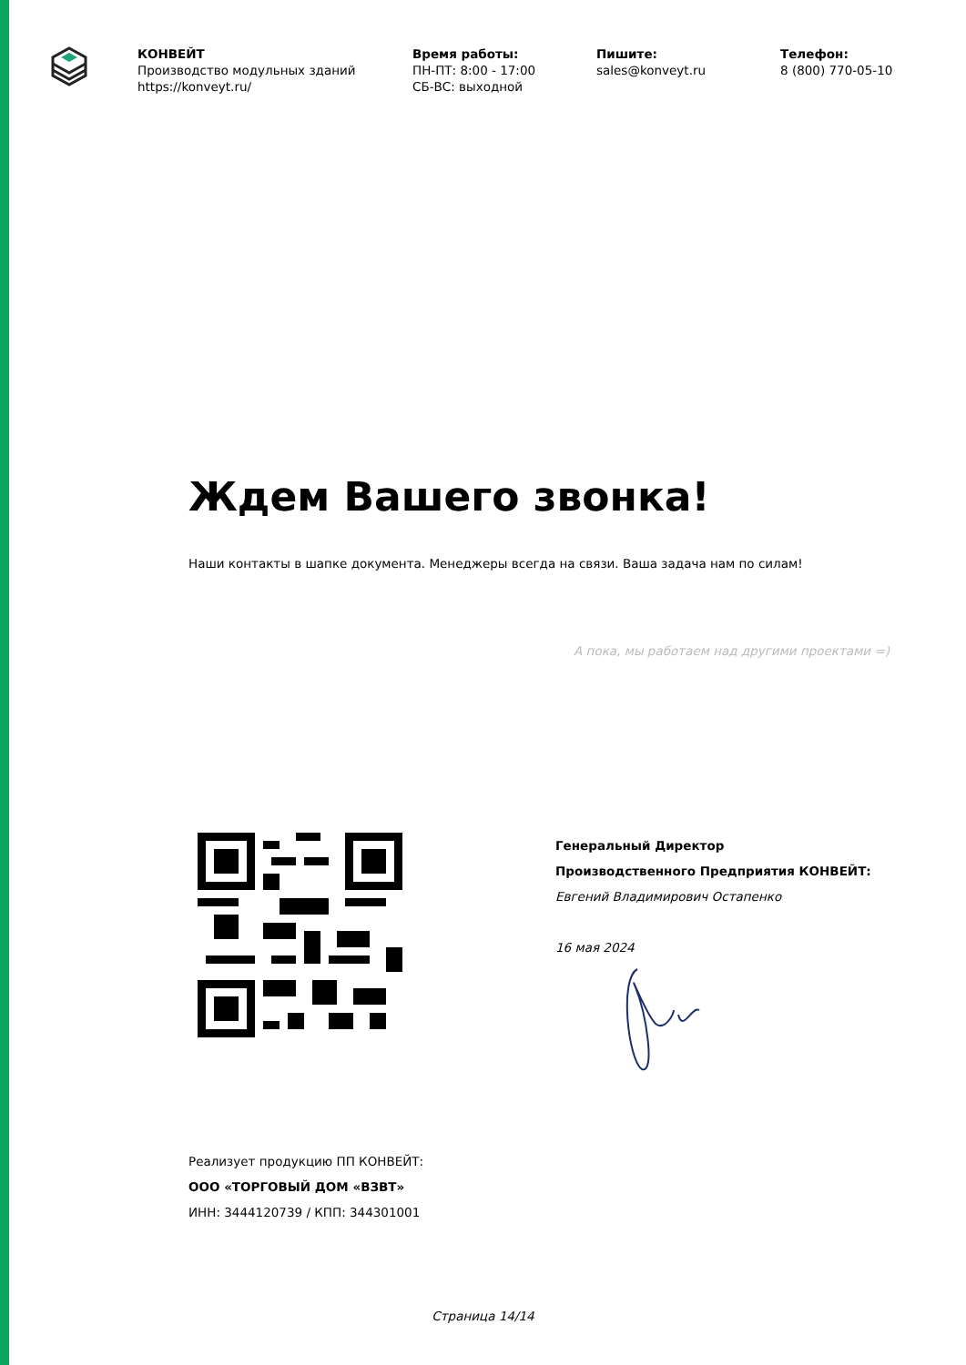КОНВЕЙТ
Производство модульных зданий
https://konveyt.ru/
Время работы:
ПН-ПТ: 8:00 - 17:00
СБ-ВС: выходной
Пишите:
sales@konveyt.ru
Телефон:
8 (800) 770-05-10
Ждем Вашего звонка!
Наши контакты в шапке документа. Менеджеры всегда на связи. Ваша задача нам по силам!
А пока, мы работаем над другими проектами =)
Генеральный Директор
Производственного Предприятия КОНВЕЙТ:
Евгений Владимирович Остапенко
16 мая 2024
Реализует продукцию ПП КОНВЕЙТ:
ООО «ТОРГОВЫЙ ДОМ «ВЗВТ»
ИНН: 3444120739 / КПП: 344301001
Страница 14/14